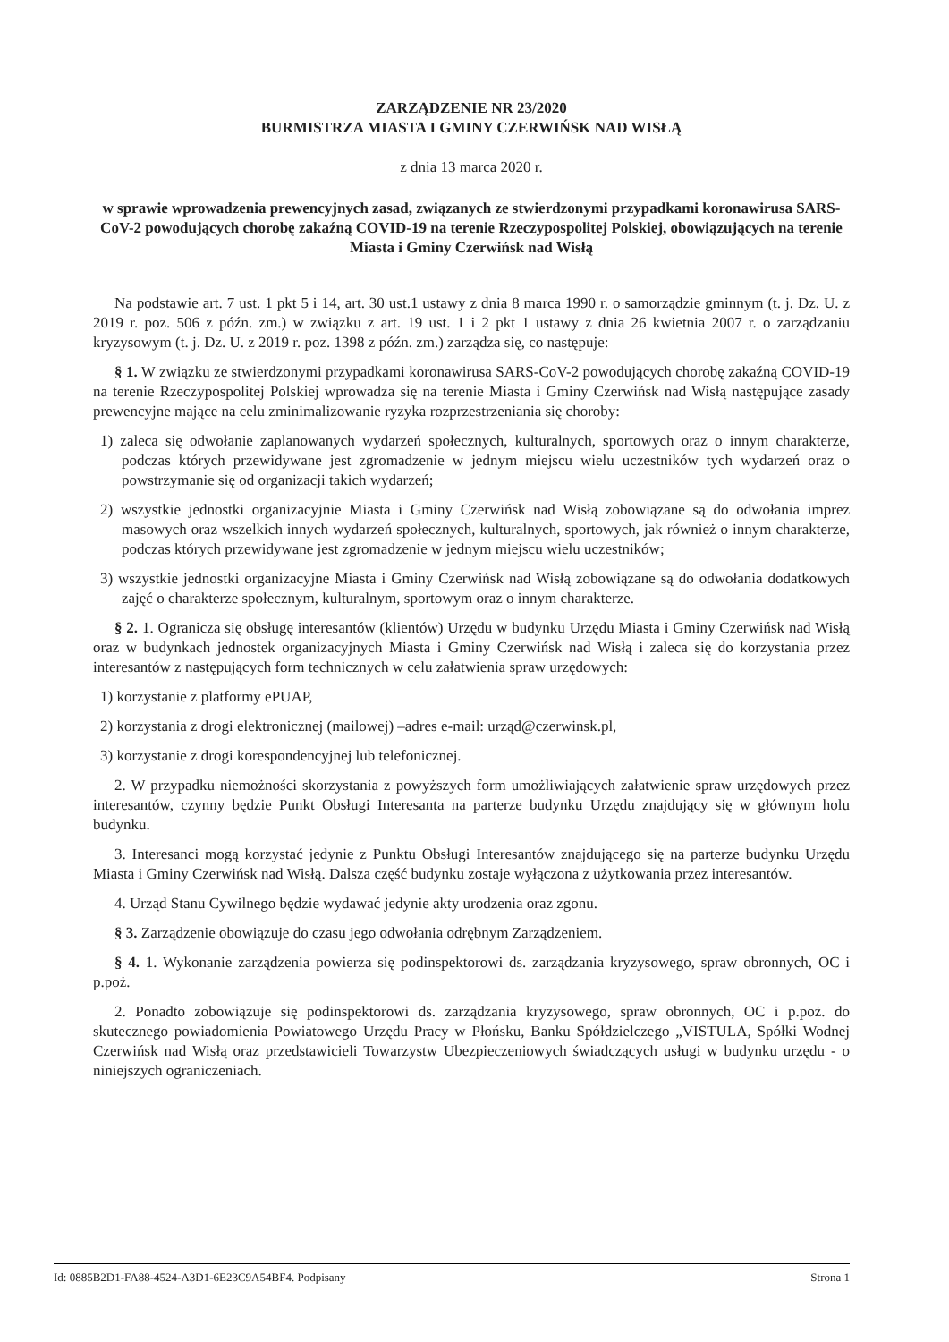ZARZĄDZENIE NR 23/2020
BURMISTRZA MIASTA I GMINY CZERWIŃSK NAD WISŁĄ
z dnia 13 marca 2020 r.
w sprawie wprowadzenia prewencyjnych zasad, związanych ze stwierdzonymi przypadkami koronawirusa SARS-CoV-2 powodujących chorobę zakaźną COVID-19 na terenie Rzeczypospolitej Polskiej, obowiązujących na terenie Miasta i Gminy Czerwińsk nad Wisłą
Na podstawie art. 7 ust. 1 pkt 5 i 14, art. 30 ust.1 ustawy z dnia 8 marca 1990 r. o samorządzie gminnym (t. j. Dz. U. z 2019 r. poz. 506 z późn. zm.) w związku z art. 19 ust. 1 i 2 pkt 1 ustawy z dnia 26 kwietnia 2007 r. o zarządzaniu kryzysowym (t. j. Dz. U. z 2019 r. poz. 1398 z późn. zm.) zarządza się, co następuje:
§ 1. W związku ze stwierdzonymi przypadkami koronawirusa SARS-CoV-2 powodujących chorobę zakaźną COVID-19 na terenie Rzeczypospolitej Polskiej wprowadza się na terenie Miasta i Gminy Czerwińsk nad Wisłą następujące zasady prewencyjne mające na celu zminimalizowanie ryzyka rozprzestrzeniania się choroby:
1) zaleca się odwołanie zaplanowanych wydarzeń społecznych, kulturalnych, sportowych oraz o innym charakterze, podczas których przewidywane jest zgromadzenie w jednym miejscu wielu uczestników tych wydarzeń oraz o powstrzymanie się od organizacji takich wydarzeń;
2) wszystkie jednostki organizacyjnie Miasta i Gminy Czerwińsk nad Wisłą zobowiązane są do odwołania imprez masowych oraz wszelkich innych wydarzeń społecznych, kulturalnych, sportowych, jak również o innym charakterze, podczas których przewidywane jest zgromadzenie w jednym miejscu wielu uczestników;
3) wszystkie jednostki organizacyjne Miasta i Gminy Czerwińsk nad Wisłą zobowiązane są do odwołania dodatkowych zajęć o charakterze społecznym, kulturalnym, sportowym oraz o innym charakterze.
§ 2. 1. Ogranicza się obsługę interesantów (klientów) Urzędu w budynku Urzędu Miasta i Gminy Czerwińsk nad Wisłą oraz w budynkach jednostek organizacyjnych Miasta i Gminy Czerwińsk nad Wisłą i zaleca się do korzystania przez interesantów z następujących form technicznych w celu załatwienia spraw urzędowych:
1) korzystanie z platformy ePUAP,
2) korzystania z drogi elektronicznej (mailowej) –adres e-mail: urząd@czerwinsk.pl,
3) korzystanie z drogi korespondencyjnej lub telefonicznej.
2. W przypadku niemożności skorzystania z powyższych form umożliwiających załatwienie spraw urzędowych przez interesantów, czynny będzie Punkt Obsługi Interesanta na parterze budynku Urzędu znajdujący się w głównym holu budynku.
3. Interesanci mogą korzystać jedynie z Punktu Obsługi Interesantów znajdującego się na parterze budynku Urzędu Miasta i Gminy Czerwińsk nad Wisłą. Dalsza część budynku zostaje wyłączona z użytkowania przez interesantów.
4. Urząd Stanu Cywilnego będzie wydawać jedynie akty urodzenia oraz zgonu.
§ 3. Zarządzenie obowiązuje do czasu jego odwołania odrębnym Zarządzeniem.
§ 4. 1. Wykonanie zarządzenia powierza się podinspektorowi ds. zarządzania kryzysowego, spraw obronnych, OC i p.poż.
2. Ponadto zobowiązuje się podinspektorowi ds. zarządzania kryzysowego, spraw obronnych, OC i p.poż. do skutecznego powiadomienia Powiatowego Urzędu Pracy w Płońsku, Banku Spółdzielczego „VISTULA, Spółki Wodnej Czerwińsk nad Wisłą oraz przedstawicieli Towarzystw Ubezpieczeniowych świadczących usługi w budynku urzędu - o niniejszych ograniczeniach.
Id: 0885B2D1-FA88-4524-A3D1-6E23C9A54BF4. Podpisany Strona 1